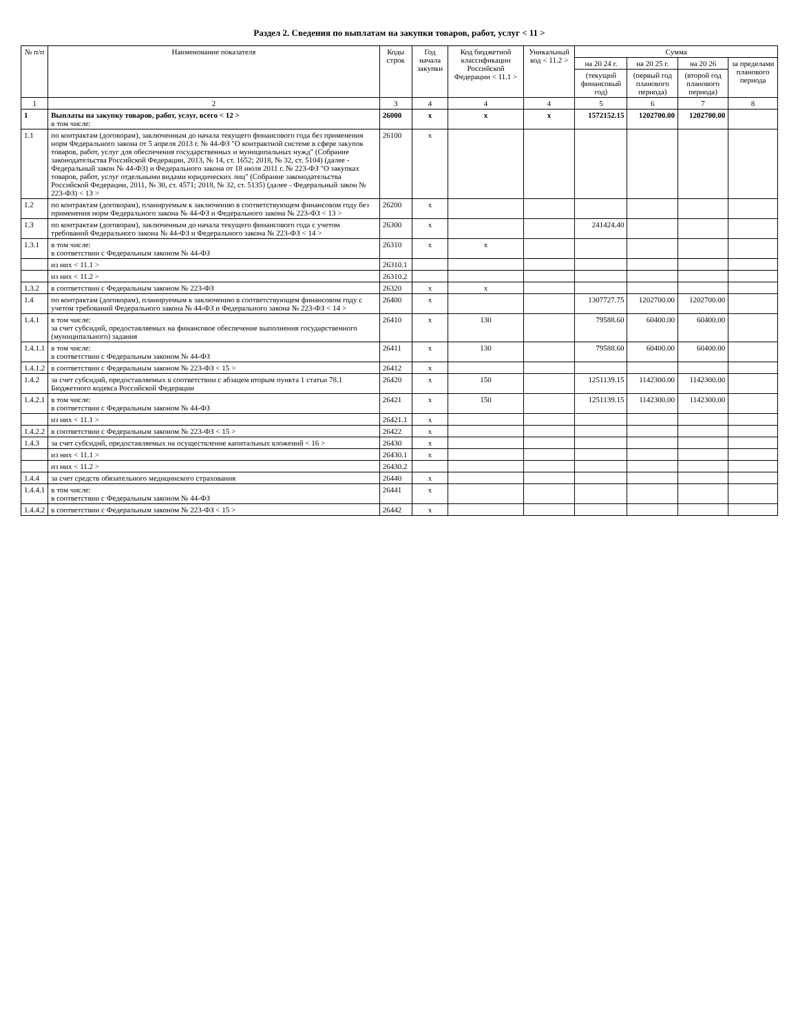Раздел 2. Сведения по выплатам на закупки товаров, работ, услуг < 11 >
| № п/п | Наименование показателя | Коды строк | Год начала закупки | Код бюджетной классификации Российской Федерации < 11.1 > | Уникальный код < 11.2 > | Сумма | | | |
| --- | --- | --- | --- | --- | --- | --- | --- | --- | --- |
| | | | | | | на 20 24 г. | на 20 25 г. | на 20 26 | за пределами планового периода |
| | | | | | | (текущий финансовый год) | (первый год планового периода) | (второй год планового периода) | |
| 1 | 2 | 3 | 4 | 4 | 4 | 5 | 6 | 7 | 8 |
| 1 | Выплаты на закупку товаров, работ, услуг, всего < 12 > в том числе: | 26000 | x | x | x | 1572152.15 | 1202700.00 | 1202700.00 | |
| 1.1 | по контрактам (договорам), заключенным до начала текущего финансового года без применения норм Федерального закона от 5 апреля 2013 г. № 44-ФЗ "О контрактной системе в сфере закупок товаров, работ, услуг для обеспечения государственных и муниципальных нужд" (Собрание законодательства Российской Федерации, 2013, № 14, ст. 1652; 2018, № 32, ст. 5104) (далее - Федеральный закон № 44-ФЗ) и Федерального закона от 18 июля 2011 г. № 223-ФЗ "О закупках товаров, работ, услуг отдельными видами юридических лиц" (Собрание законодательства Российской Федерации, 2011, № 30, ст. 4571; 2018, № 32, ст. 5135) (далее - Федеральный закон № 223-ФЗ) < 13 > | 26100 | x | | | | | | |
| 1.2 | по контрактам (договорам), планируемым к заключению в соответствующем финансовом году без применения норм Федерального закона № 44-ФЗ и Федерального закона № 223-ФЗ < 13 > | 26200 | x | | | | | | |
| 1.3 | по контрактам (договорам), заключенным до начала текущего финансового года с учетом требований Федерального закона № 44-ФЗ и Федерального закона № 223-ФЗ < 14 > | 26300 | x | | | 241424.40 | | | |
| 1.3.1 | в том числе: в соответствии с Федеральным законом № 44-ФЗ | 26310 | x | x | | | | | |
| | из них < 11.1 > | 26310.1 | | | | | | | |
| | из них < 11.2 > | 26310.2 | | | | | | | |
| 1.3.2 | в соответствии с Федеральным законом № 223-ФЗ | 26320 | x | x | | | | | |
| 1.4 | по контрактам (договорам), планируемым к заключению в соответствующем финансовом году с учетом требований Федерального закона № 44-ФЗ и Федерального закона № 223-ФЗ < 14 > | 26400 | x | | | 1307727.75 | 1202700.00 | 1202700.00 | |
| 1.4.1 | в том числе: за счет субсидий, предоставляемых на финансовое обеспечение выполнения государственного (муниципального) задания | 26410 | x | 130 | | 79588.60 | 60400.00 | 60400.00 | |
| 1.4.1.1 | в том числе: в соответствии с Федеральным законом № 44-ФЗ | 26411 | x | 130 | | 79588.60 | 60400.00 | 60400.00 | |
| 1.4.1.2 | в соответствии с Федеральным законом № 223-ФЗ < 15 > | 26412 | x | | | | | | |
| 1.4.2 | за счет субсидий, предоставляемых в соответствии с абзацем вторым пункта 1 статьи 78.1 Бюджетного кодекса Российской Федерации | 26420 | x | 150 | | 1251139.15 | 1142300.00 | 1142300.00 | |
| 1.4.2.1 | в том числе: в соответствии с Федеральным законом № 44-ФЗ | 26421 | x | 150 | | 1251139.15 | 1142300.00 | 1142300.00 | |
| | из них < 11.1 > | 26421.1 | x | | | | | | |
| 1.4.2.2 | в соответствии с Федеральным законом № 223-ФЗ < 15 > | 26422 | x | | | | | | |
| 1.4.3 | за счет субсидий, предоставляемых на осуществление капитальных вложений < 16 > | 26430 | x | | | | | | |
| | из них < 11.1 > | 26430.1 | x | | | | | | |
| | из них < 11.2 > | 26430.2 | | | | | | | |
| 1.4.4 | за счет средств обязательного медицинского страхования | 26440 | x | | | | | | |
| 1.4.4.1 | в том числе: в соответствии с Федеральным законом № 44-ФЗ | 26441 | x | | | | | | |
| 1.4.4.2 | в соответствии с Федеральным законом № 223-ФЗ < 15 > | 26442 | x | | | | | | |